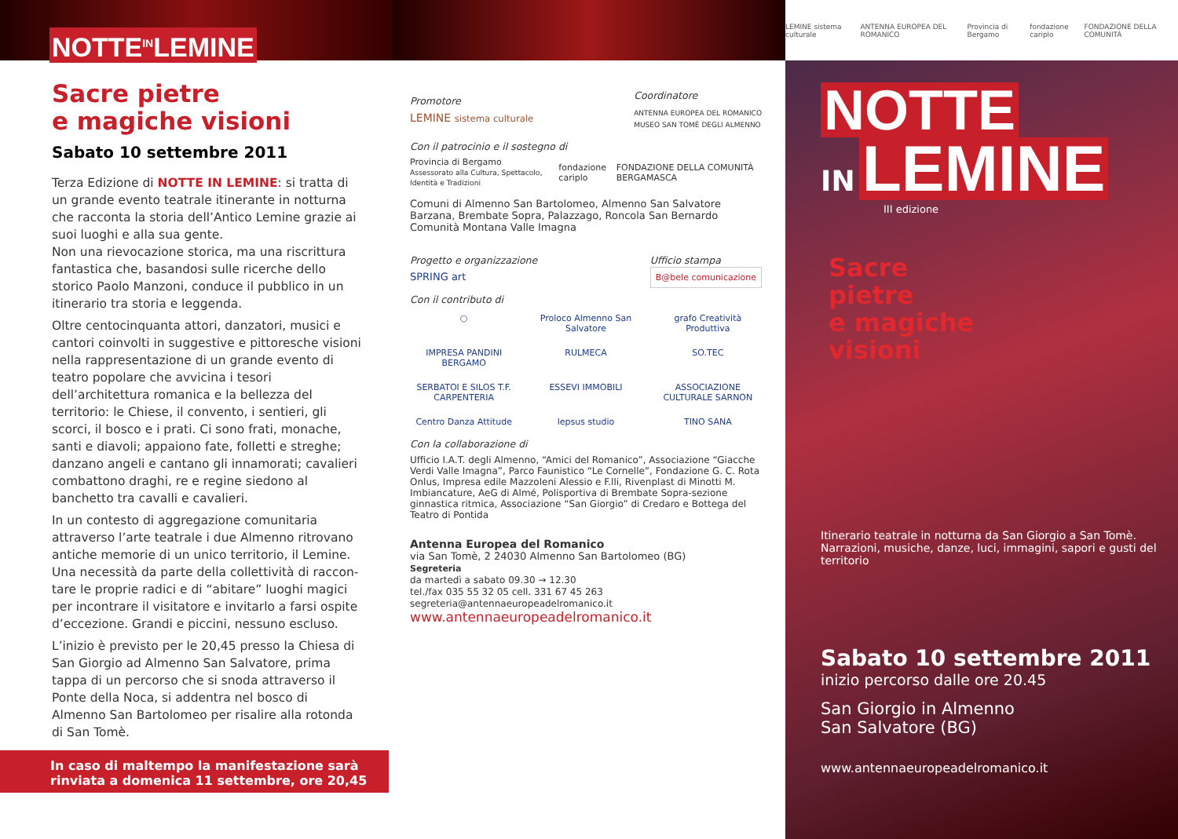NOTTE<sup>IN</sup>LEMINE
Sacre pietre
e magiche visioni
Sabato 10 settembre 2011
Terza Edizione di NOTTE IN LEMINE: si tratta di un grande evento teatrale itinerante in notturna che racconta la storia dell’Antico Lemine grazie ai suoi luoghi e alla sua gente.
Non una rievocazione storica, ma una riscrittura fantastica che, basandosi sulle ricerche dello storico Paolo Manzoni, conduce il pubblico in un itinerario tra storia e leggenda.
Oltre centocinquanta attori, danzatori, musici e cantori coinvolti in suggestive e pittoresche visioni nella rappresentazione di un grande evento di teatro popolare che avvicina i tesori dell’architettura romanica e la bellezza del territorio: le Chiese, il convento, i sentieri, gli scorci, il bosco e i prati. Ci sono frati, monache, santi e diavoli; appaiono fate, folletti e streghe; danzano angeli e cantano gli innamorati; cavalieri combattono draghi, re e regine siedono al banchetto tra cavalli e cavalieri.
In un contesto di aggregazione comunitaria attraverso l’arte teatrale i due Almenno ritrovano antiche memorie di un unico territorio, il Lemine. Una necessità da parte della collettività di raccon-tare le proprie radici e di “abitare” luoghi magici per incontrare il visitatore e invitarlo a farsi ospite d’eccezione. Grandi e piccini, nessuno escluso.
L’inizio è previsto per le 20,45 presso la Chiesa di San Giorgio ad Almenno San Salvatore, prima tappa di un percorso che si snoda attraverso il Ponte della Noca, si addentra nel bosco di Almenno San Bartolomeo per risalire alla rotonda di San Tomè.
In caso di maltempo la manifestazione sarà
rinviata a domenica 11 settembre, ore 20,45
Promotore
LEMINE sistema culturale
Coordinatore
ANTENNA EUROPEA DEL ROMANICO
MUSEO SAN TOMÈ DEGLI ALMENNO
Con il patrocinio e il sostegno di
Provincia di Bergamo
Assessorato alla Cultura, Spettacolo, Identità e Tradizioni fondazione cariplo FONDAZIONE DELLA COMUNITÀ BERGAMASCA
Comuni di Almenno San Bartolomeo, Almenno San Salvatore Barzana, Brembate Sopra, Palazzago, Roncola San Bernardo Comunità Montana Valle Imagna
Progetto e organizzazione
SPRING art
Ufficio stampa
B@bele comunicazione
Con il contributo di
○ Proloco Almenno San Salvatore grafo Creatività Produttiva IMPRESA PANDINI BERGAMO RULMECA SO.TEC SERBATOI E SILOS T.F. CARPENTERIA ESSEVI IMMOBILI ASSOCIAZIONE CULTURALE SARNON Centro Danza Attitude lepsus studio TINO SANA
Con la collaborazione di
Ufficio I.A.T. degli Almenno, “Amici del Romanico”, Associazione “Giacche Verdi Valle Imagna”, Parco Faunistico “Le Cornelle”, Fondazione G. C. Rota Onlus, Impresa edile Mazzoleni Alessio e F.lli, Rivenplast di Minotti M. Imbiancature, AeG di Almé, Polisportiva di Brembate Sopra-sezione ginnastica ritmica, Associazione “San Giorgio” di Credaro e Bottega del Teatro di Pontida
Antenna Europea del Romanico
via San Tomè, 2 24030 Almenno San Bartolomeo (BG)
Segreteria
da martedì a sabato 09.30 → 12.30
tel./fax 035 55 32 05 cell. 331 67 45 263
segreteria@antennaeuropeadelromanico.it
www.antennaeuropeadelromanico.it
LEMINE sistema culturale ANTENNA EUROPEA DEL ROMANICO Provincia di Bergamo fondazione cariplo FONDAZIONE DELLA COMUNITÀ
NOTTE
IN
LEMINE
III edizione
Sacre
pietre
e magiche
visioni
Itinerario teatrale in notturna da San Giorgio a San Tomè. Narrazioni, musiche, danze, luci, immagini, sapori e gusti del territorio
Sabato 10 settembre 2011
inizio percorso dalle ore 20.45
San Giorgio in Almenno
San Salvatore (BG)
www.antennaeuropeadelromanico.it